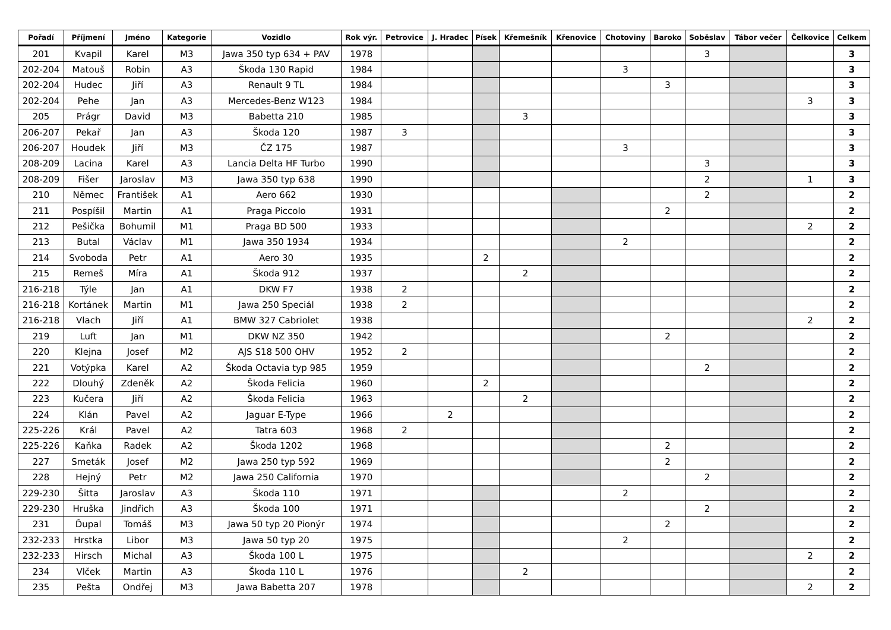| Pořadí | Příjmení | Jméno | Kategorie | Vozidlo | Rok výr. | Petrovice | J. Hradec | Písek | Křemešník | Křenovice | Chotoviny | Baroko | Soběslav | Tábor večer | Čelkovice | Celkem |
| --- | --- | --- | --- | --- | --- | --- | --- | --- | --- | --- | --- | --- | --- | --- | --- | --- |
| 201 | Kvapil | Karel | M3 | Jawa 350 typ 634 + PAV | 1978 | | | | | | | | 3 | | | 3 |
| 202-204 | Matouš | Robin | A3 | Škoda 130 Rapid | 1984 | | | | | | 3 | | | | | 3 |
| 202-204 | Hudec | Jiří | A3 | Renault 9 TL | 1984 | | | | | | | 3 | | | | 3 |
| 202-204 | Pehe | Jan | A3 | Mercedes-Benz W123 | 1984 | | | | | | | | | | 3 | 3 |
| 205 | Prágr | David | M3 | Babetta 210 | 1985 | | | | 3 | | | | | | | 3 |
| 206-207 | Pekař | Jan | A3 | Škoda 120 | 1987 | 3 | | | | | | | | | | 3 |
| 206-207 | Houdek | Jiří | M3 | ČZ 175 | 1987 | | | | | | 3 | | | | | 3 |
| 208-209 | Lacina | Karel | A3 | Lancia Delta HF Turbo | 1990 | | | | | | | | 3 | | | 3 |
| 208-209 | Fišer | Jaroslav | M3 | Jawa 350 typ 638 | 1990 | | | | | | | | 2 | | 1 | 3 |
| 210 | Němec | František | A1 | Aero 662 | 1930 | | | | | | | | 2 | | | 2 |
| 211 | Pospíšil | Martin | A1 | Praga Piccolo | 1931 | | | | | | | 2 | | | | 2 |
| 212 | Pešička | Bohumil | M1 | Praga BD 500 | 1933 | | | | | | | | | | 2 | 2 |
| 213 | Butal | Václav | M1 | Jawa 350 1934 | 1934 | | | | | | 2 | | | | | 2 |
| 214 | Svoboda | Petr | A1 | Aero 30 | 1935 | | | 2 | | | | | | | | 2 |
| 215 | Remeš | Míra | A1 | Škoda 912 | 1937 | | | | 2 | | | | | | | 2 |
| 216-218 | Týle | Jan | A1 | DKW F7 | 1938 | 2 | | | | | | | | | | 2 |
| 216-218 | Kortánek | Martin | M1 | Jawa 250 Speciál | 1938 | 2 | | | | | | | | | | 2 |
| 216-218 | Vlach | Jiří | A1 | BMW 327 Cabriolet | 1938 | | | | | | | | | | 2 | 2 |
| 219 | Luft | Jan | M1 | DKW NZ 350 | 1942 | | | | | | | 2 | | | | 2 |
| 220 | Klejna | Josef | M2 | AJS S18 500 OHV | 1952 | 2 | | | | | | | | | | 2 |
| 221 | Votýpka | Karel | A2 | Škoda Octavia typ 985 | 1959 | | | | | | | | 2 | | | 2 |
| 222 | Dlouhý | Zdeněk | A2 | Škoda Felicia | 1960 | | | 2 | | | | | | | | 2 |
| 223 | Kučera | Jiří | A2 | Škoda Felicia | 1963 | | | | 2 | | | | | | | 2 |
| 224 | Klán | Pavel | A2 | Jaguar E-Type | 1966 | | 2 | | | | | | | | | 2 |
| 225-226 | Král | Pavel | A2 | Tatra 603 | 1968 | 2 | | | | | | | | | | 2 |
| 225-226 | Kaňka | Radek | A2 | Škoda 1202 | 1968 | | | | | | | 2 | | | | 2 |
| 227 | Smeták | Josef | M2 | Jawa 250 typ 592 | 1969 | | | | | | | 2 | | | | 2 |
| 228 | Hejný | Petr | M2 | Jawa 250 California | 1970 | | | | | | | | 2 | | | 2 |
| 229-230 | Šitta | Jaroslav | A3 | Škoda 110 | 1971 | | | | | | 2 | | | | | 2 |
| 229-230 | Hruška | Jindřich | A3 | Škoda 100 | 1971 | | | | | | | | 2 | | | 2 |
| 231 | Ďupal | Tomáš | M3 | Jawa 50 typ 20 Pionýr | 1974 | | | | | | | 2 | | | | 2 |
| 232-233 | Hrstka | Libor | M3 | Jawa 50 typ 20 | 1975 | | | | | | 2 | | | | | 2 |
| 232-233 | Hirsch | Michal | A3 | Škoda 100 L | 1975 | | | | | | | | | | 2 | 2 |
| 234 | Vlček | Martin | A3 | Škoda 110 L | 1976 | | | | 2 | | | | | | | 2 |
| 235 | Pešta | Ondřej | M3 | Jawa Babetta 207 | 1978 | | | | | | | | | | 2 | 2 |